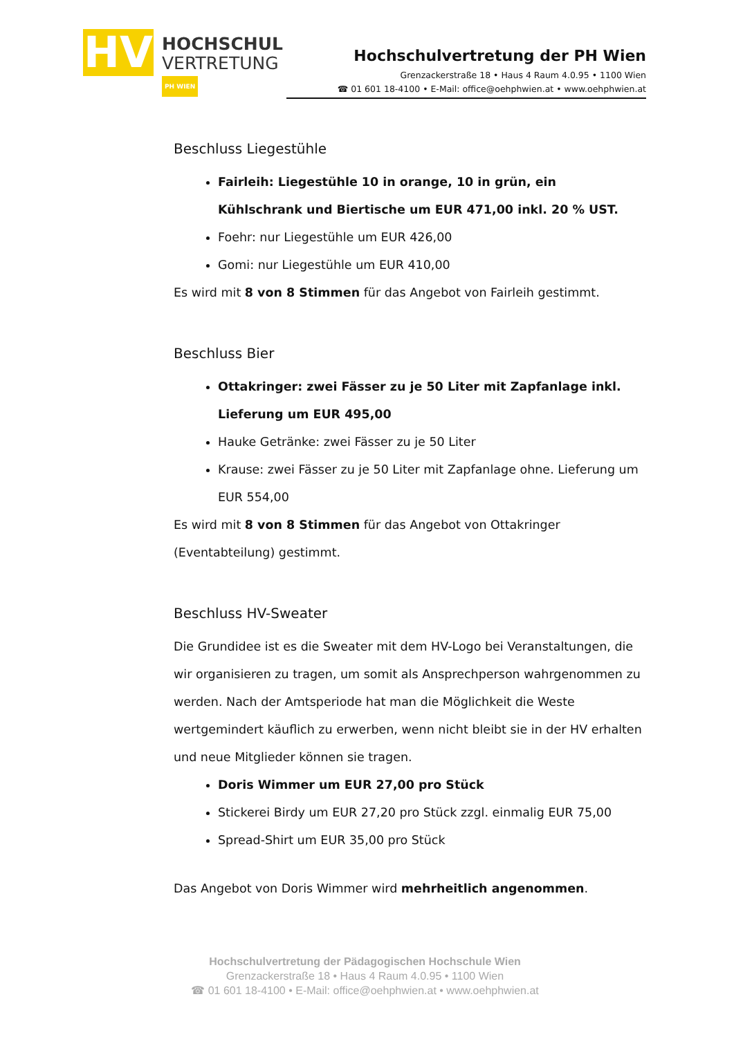HV
HOCHSCHUL
VERTRETUNG
PH WIEN
Hochschulvertretung der PH Wien
Grenzackerstraße 18 • Haus 4 Raum 4.0.95 • 1100 Wien
☎ 01 601 18-4100 • E-Mail: office@oehphwien.at • www.oehphwien.at
Beschluss Liegestühle
Fairleih: Liegestühle 10 in orange, 10 in grün, ein Kühlschrank und Biertische um EUR 471,00 inkl. 20 % UST.
Foehr: nur Liegestühle um EUR 426,00
Gomi: nur Liegestühle um EUR 410,00
Es wird mit 8 von 8 Stimmen für das Angebot von Fairleih gestimmt.
Beschluss Bier
Ottakringer: zwei Fässer zu je 50 Liter mit Zapfanlage inkl. Lieferung um EUR 495,00
Hauke Getränke: zwei Fässer zu je 50 Liter
Krause: zwei Fässer zu je 50 Liter mit Zapfanlage ohne. Lieferung um EUR 554,00
Es wird mit 8 von 8 Stimmen für das Angebot von Ottakringer (Eventabteilung) gestimmt.
Beschluss HV-Sweater
Die Grundidee ist es die Sweater mit dem HV-Logo bei Veranstaltungen, die wir organisieren zu tragen, um somit als Ansprechperson wahrgenommen zu werden. Nach der Amtsperiode hat man die Möglichkeit die Weste wertgemindert käuflich zu erwerben, wenn nicht bleibt sie in der HV erhalten und neue Mitglieder können sie tragen.
Doris Wimmer um EUR 27,00 pro Stück
Stickerei Birdy um EUR 27,20 pro Stück zzgl. einmalig EUR 75,00
Spread-Shirt um EUR 35,00 pro Stück
Das Angebot von Doris Wimmer wird mehrheitlich angenommen.
Hochschulvertretung der Pädagogischen Hochschule Wien
Grenzackerstraße 18 • Haus 4 Raum 4.0.95 • 1100 Wien
☎ 01 601 18-4100 • E-Mail: office@oehphwien.at • www.oehphwien.at